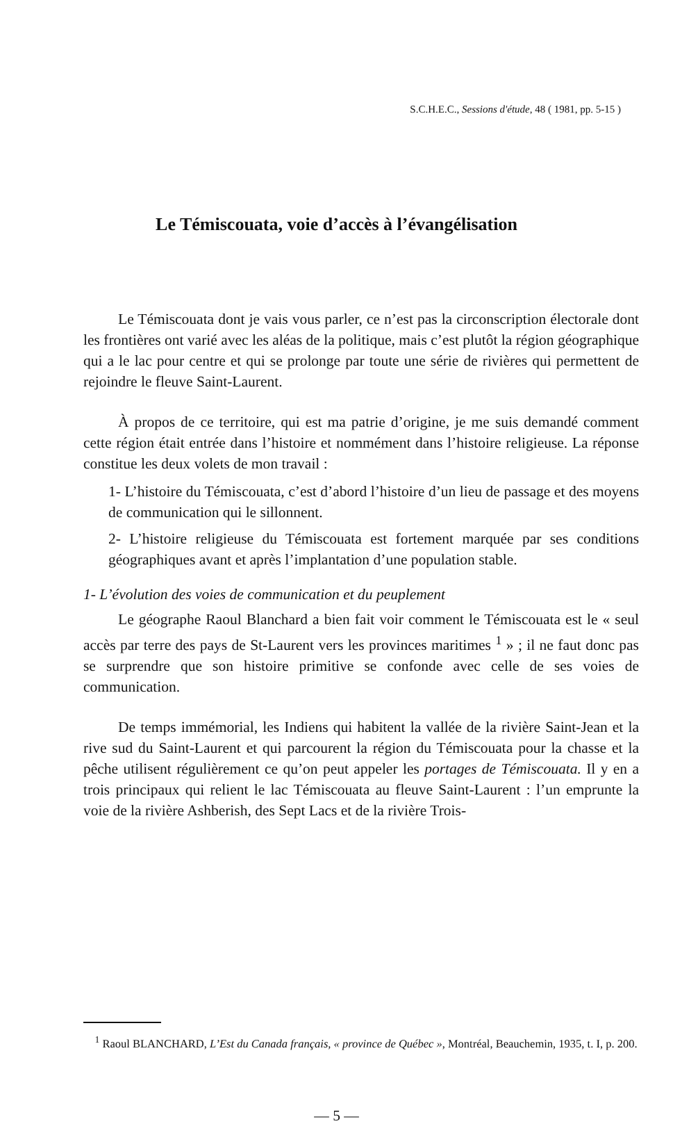S.C.H.E.C., Sessions d'étude, 48 ( 1981, pp. 5-15 )
Le Témiscouata, voie d’accès à l’évangélisation
Le Témiscouata dont je vais vous parler, ce n’est pas la circonscription électorale dont les frontières ont varié avec les aléas de la politique, mais c’est plutôt la région géographique qui a le lac pour centre et qui se prolonge par toute une série de rivières qui permettent de rejoindre le fleuve Saint-Laurent.
À propos de ce territoire, qui est ma patrie d’origine, je me suis demandé comment cette région était entrée dans l’histoire et nommément dans l’histoire religieuse. La réponse constitue les deux volets de mon travail :
1- L’histoire du Témiscouata, c’est d’abord l’histoire d’un lieu de passage et des moyens de communication qui le sillonnent.
2- L’histoire religieuse du Témiscouata est fortement marquée par ses conditions géographiques avant et après l’implantation d’une population stable.
1- L’évolution des voies de communication et du peuplement
Le géographe Raoul Blanchard a bien fait voir comment le Témiscouata est le « seul accès par terre des pays de St-Laurent vers les provinces maritimes <sup>1</sup> » ; il ne faut donc pas se surprendre que son histoire primitive se confonde avec celle de ses voies de communication.
De temps immémorial, les Indiens qui habitent la vallée de la rivière Saint-Jean et la rive sud du Saint-Laurent et qui parcourent la région du Témiscouata pour la chasse et la pêche utilisent régulièrement ce qu’on peut appeler les portages de Témiscouata. Il y en a trois principaux qui relient le lac Témiscouata au fleuve Saint-Laurent : l’un emprunte la voie de la rivière Ashberish, des Sept Lacs et de la rivière Trois-
<sup>1</sup> Raoul BLANCHARD, L’Est du Canada français, « province de Québec », Montréal, Beauchemin, 1935, t. I, p. 200.
— 5 —